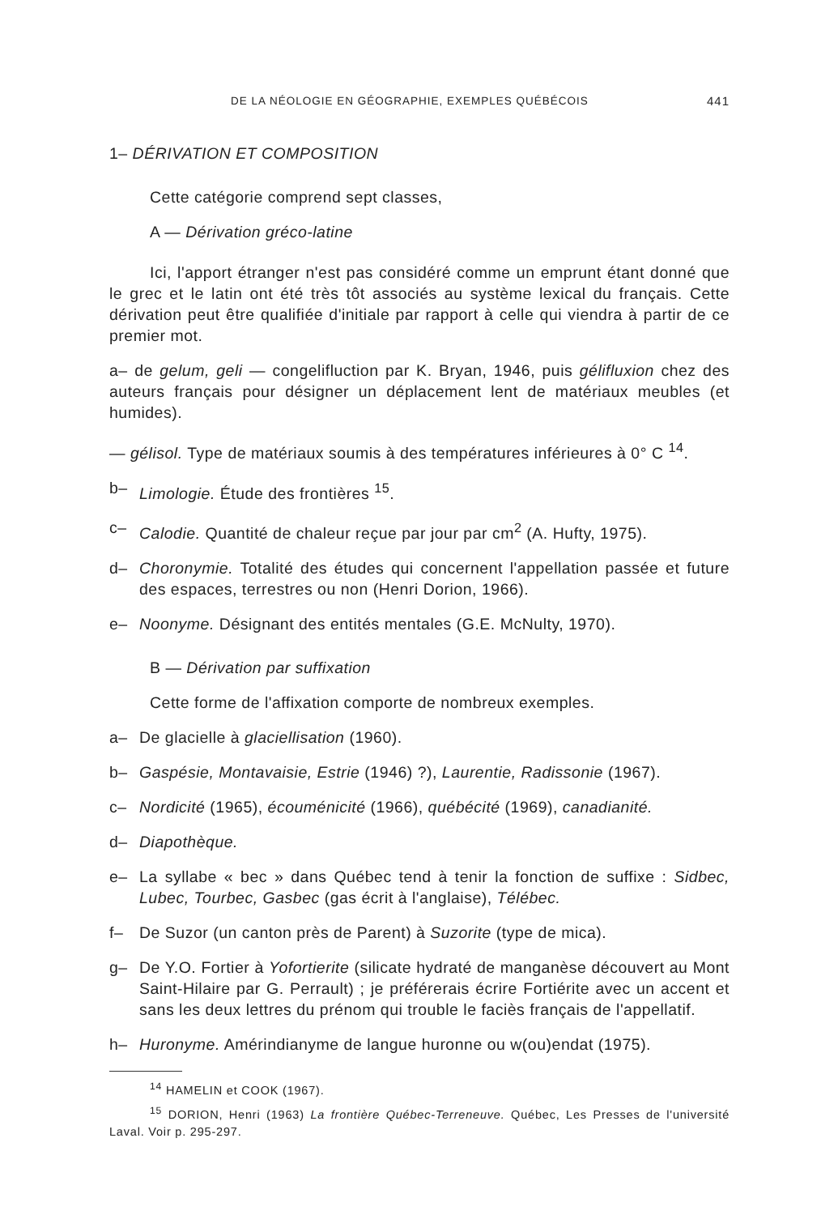DE LA NÉOLOGIE EN GÉOGRAPHIE, EXEMPLES QUÉBÉCOIS 441
1– DÉRIVATION ET COMPOSITION
Cette catégorie comprend sept classes,
A — Dérivation gréco-latine
Ici, l'apport étranger n'est pas considéré comme un emprunt étant donné que le grec et le latin ont été très tôt associés au système lexical du français. Cette dérivation peut être qualifiée d'initiale par rapport à celle qui viendra à partir de ce premier mot.
a– de gelum, geli — congelifluction par K. Bryan, 1946, puis gélifluxion chez des auteurs français pour désigner un déplacement lent de matériaux meubles (et humides).
— gélisol. Type de matériaux soumis à des températures inférieures à 0° C <sup>14</sup>.
b– Limologie. Étude des frontières <sup>15</sup>.
c– Calodie. Quantité de chaleur reçue par jour par cm<sup>2</sup> (A. Hufty, 1975).
d– Choronymie. Totalité des études qui concernent l'appellation passée et future des espaces, terrestres ou non (Henri Dorion, 1966).
e– Noonyme. Désignant des entités mentales (G.E. McNulty, 1970).
B — Dérivation par suffixation
Cette forme de l'affixation comporte de nombreux exemples.
a– De glacielle à glaciellisation (1960).
b– Gaspésie, Montavaisie, Estrie (1946) ?), Laurentie, Radissonie (1967).
c– Nordicité (1965), écouménicité (1966), québécité (1969), canadianité.
d– Diapothèque.
e– La syllabe « bec » dans Québec tend à tenir la fonction de suffixe : Sidbec, Lubec, Tourbec, Gasbec (gas écrit à l'anglaise), Télébec.
f– De Suzor (un canton près de Parent) à Suzorite (type de mica).
g– De Y.O. Fortier à Yofortierite (silicate hydraté de manganèse découvert au Mont Saint-Hilaire par G. Perrault) ; je préférerais écrire Fortiérite avec un accent et sans les deux lettres du prénom qui trouble le faciès français de l'appellatif.
h– Huronyme. Amérindianyme de langue huronne ou w(ou)endat (1975).
<sup>14</sup> HAMELIN et COOK (1967).
<sup>15</sup> DORION, Henri (1963) La frontière Québec-Terreneuve. Québec, Les Presses de l'université Laval. Voir p. 295-297.